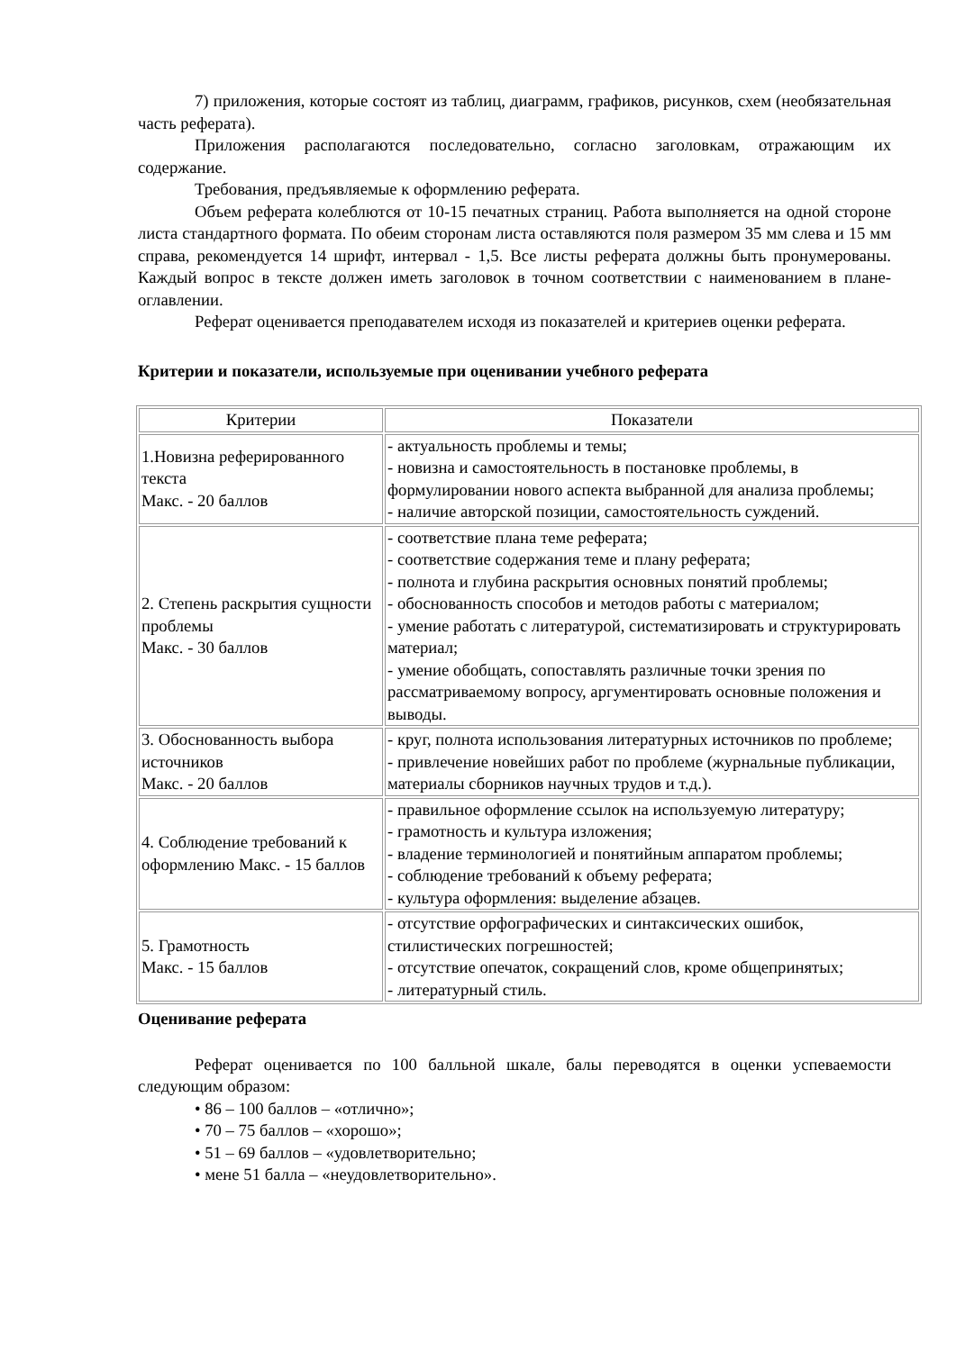7) приложения, которые состоят из таблиц, диаграмм, графиков, рисунков, схем (необязательная часть реферата).
Приложения располагаются последовательно, согласно заголовкам, отражающим их содержание.
Требования, предъявляемые к оформлению реферата.
Объем реферата колеблются от 10-15 печатных страниц. Работа выполняется на одной стороне листа стандартного формата. По обеим сторонам листа оставляются поля размером 35 мм слева и 15 мм справа, рекомендуется 14 шрифт, интервал - 1,5. Все листы реферата должны быть пронумерованы. Каждый вопрос в тексте должен иметь заголовок в точном соответствии с наименованием в плане-оглавлении.
Реферат оценивается преподавателем исходя из показателей и критериев оценки реферата.
Критерии и показатели, используемые при оценивании учебного реферата
| Критерии | Показатели |
| --- | --- |
| 1.Новизна реферированного текста Макс. - 20 баллов | - актуальность проблемы и темы; - новизна и самостоятельность в постановке проблемы, в формулировании нового аспекта выбранной для анализа проблемы; - наличие авторской позиции, самостоятельность суждений. |
| 2. Степень раскрытия сущности проблемы Макс. - 30 баллов | - соответствие плана теме реферата; - соответствие содержания теме и плану реферата; - полнота и глубина раскрытия основных понятий проблемы; - обоснованность способов и методов работы с материалом; - умение работать с литературой, систематизировать и структурировать материал; - умение обобщать, сопоставлять различные точки зрения по рассматриваемому вопросу, аргументировать основные положения и выводы. |
| 3. Обоснованность выбора источников Макс. - 20 баллов | - круг, полнота использования литературных источников по проблеме; - привлечение новейших работ по проблеме (журнальные публикации, материалы сборников научных трудов и т.д.). |
| 4. Соблюдение требований к оформлению Макс. - 15 баллов | - правильное оформление ссылок на используемую литературу; - грамотность и культура изложения; - владение терминологией и понятийным аппаратом проблемы; - соблюдение требований к объему реферата; - культура оформления: выделение абзацев. |
| 5. Грамотность Макс. - 15 баллов | - отсутствие орфографических и синтаксических ошибок, стилистических погрешностей; - отсутствие опечаток, сокращений слов, кроме общепринятых; - литературный стиль. |
Оценивание реферата
Реферат оценивается по 100 балльной шкале, балы переводятся в оценки успеваемости следующим образом:
• 86 – 100 баллов – «отлично»;
• 70 – 75 баллов – «хорошо»;
• 51 – 69 баллов – «удовлетворительно;
• мене 51 балла – «неудовлетворительно».